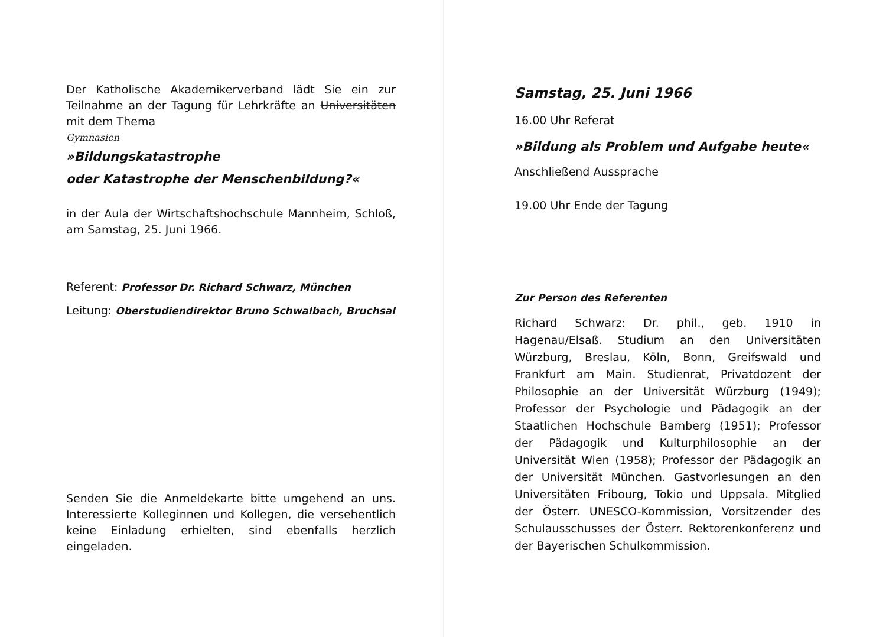Der Katholische Akademikerverband lädt Sie ein zur Teilnahme an der Tagung für Lehrkräfte an Universitäten mit dem Thema
Gymnasien
»Bildungskatastrophe
oder Katastrophe der Menschenbildung?«
in der Aula der Wirtschaftshochschule Mannheim, Schloß, am Samstag, 25. Juni 1966.
Referent: Professor Dr. Richard Schwarz, München
Leitung: Oberstudiendirektor Bruno Schwalbach, Bruchsal
Senden Sie die Anmeldekarte bitte umgehend an uns. Interessierte Kolleginnen und Kollegen, die versehentlich keine Einladung erhielten, sind ebenfalls herzlich eingeladen.
Samstag, 25. Juni 1966
16.00 Uhr Referat
»Bildung als Problem und Aufgabe heute«
Anschließend Aussprache
19.00 Uhr Ende der Tagung
Zur Person des Referenten
Richard Schwarz: Dr. phil., geb. 1910 in Hagenau/Elsaß. Studium an den Universitäten Würzburg, Breslau, Köln, Bonn, Greifswald und Frankfurt am Main. Studienrat, Privatdozent der Philosophie an der Universität Würzburg (1949); Professor der Psychologie und Pädagogik an der Staatlichen Hochschule Bamberg (1951); Professor der Pädagogik und Kulturphilosophie an der Universität Wien (1958); Professor der Pädagogik an der Universität München. Gastvorlesungen an den Universitäten Fribourg, Tokio und Uppsala. Mitglied der Österr. UNESCO-Kommission, Vorsitzender des Schulausschusses der Österr. Rektorenkonferenz und der Bayerischen Schulkommission.